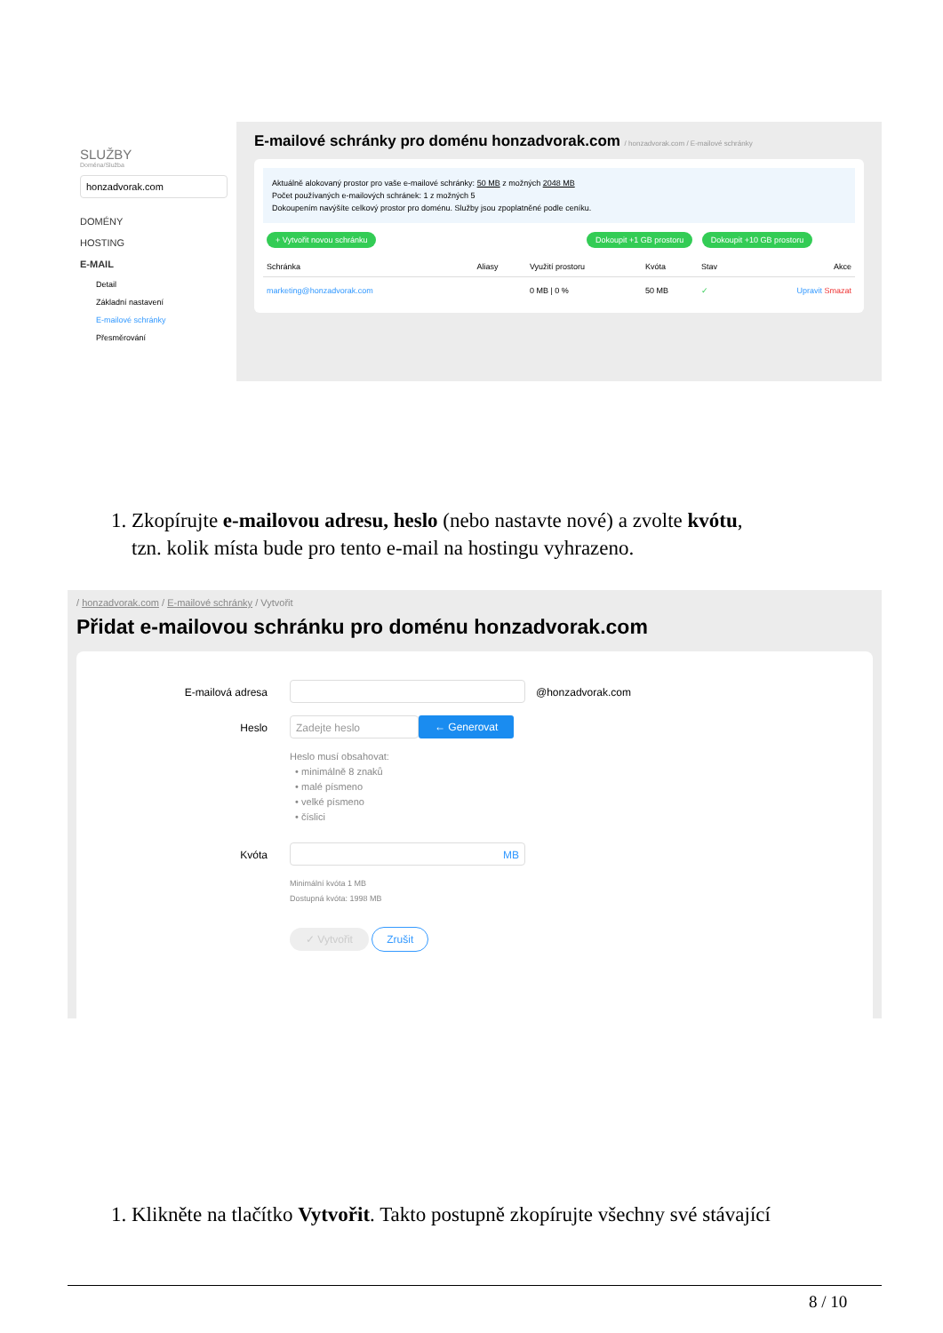SLUŽBY
Doména/Služba
honzadvorak.com
DOMÉNY
HOSTING
E-MAIL
Detail
Základní nastavení
E-mailové schránky
Přesměrování
E-mailové schránky pro doménu honzadvorak.com / honzadvorak.com / E-mailové schránky
Aktuálně alokovaný prostor pro vaše e-mailové schránky: 50 MB z možných 2048 MB
Počet používaných e-mailových schránek: 1 z možných 5
Dokoupením navýšíte celkový prostor pro doménu. Služby jsou zpoplatněné podle ceníku.
+ Vytvořit novou schránku Dokoupit +1 GB prostoru Dokoupit +10 GB prostoru
| Schránka | Aliasy | Využití prostoru | Kvóta | Stav | Akce |
| --- | --- | --- | --- | --- | --- |
| marketing@honzadvorak.com | | 0 MB / 0 % | 50 MB | ✓ | Upravit Smazat |
1. Zkopírujte e-mailovou adresu, heslo (nebo nastavte nové) a zvolte kvótu,
tzn. kolik místa bude pro tento e-mail na hostingu vyhrazeno.
/ honzadvorak.com / E-mailové schránky / Vytvořit
Přidat e-mailovou schránku pro doménu honzadvorak.com
E-mailová adresa @honzadvorak.com
Heslo
Zadejte heslo
← Generovat
Heslo musí obsahovat:
• minimálně 8 znaků
• malé písmeno
• velké písmeno
• číslici
Kvóta
MB
Minimální kvóta 1 MB
Dostupná kvóta: 1998 MB
✓ Vytvořit Zrušit
1. Klikněte na tlačítko Vytvořit. Takto postupně zkopírujte všechny své stávající
8 / 10